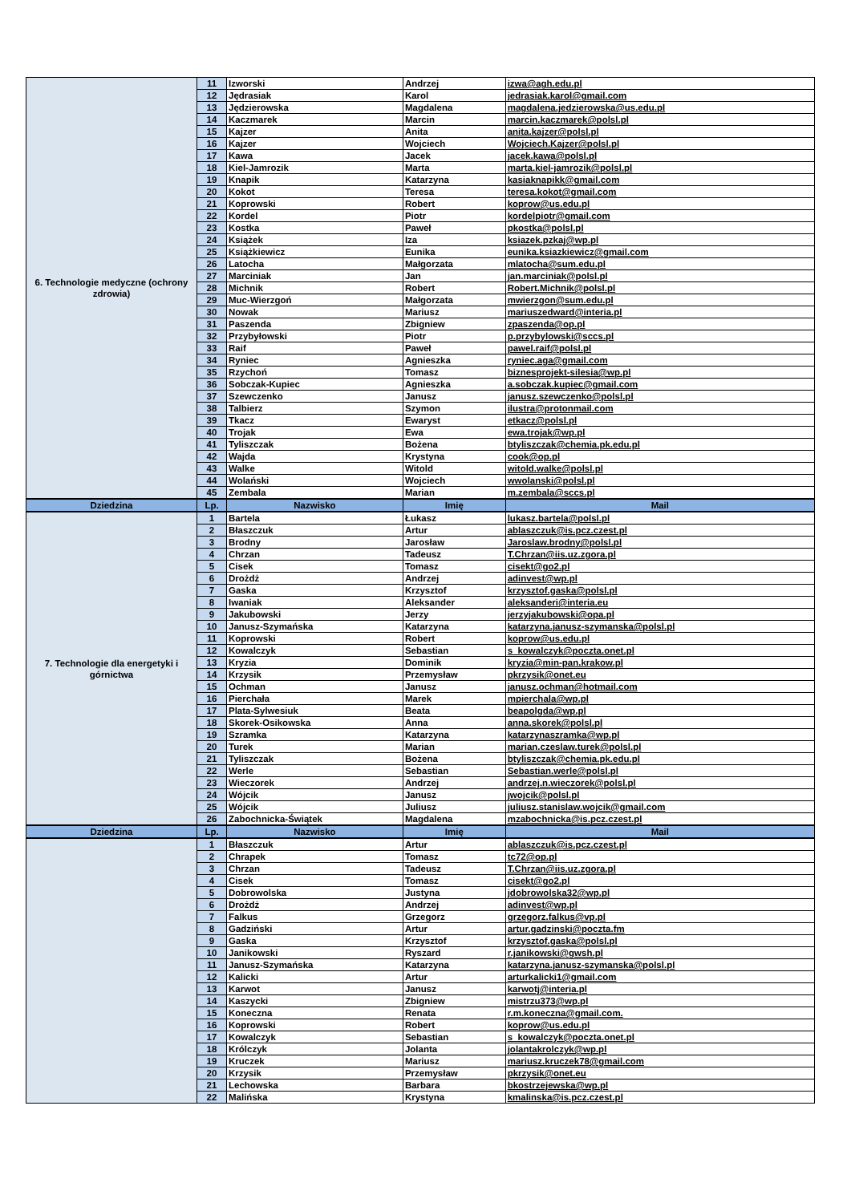| 6. Technologie medyczne (ochrony zdrowia) | 11 | Izworski | Andrzej | izwa@agh.edu.pl |
| | 12 | Jędrasiak | Karol | jedrasiak.karol@gmail.com |
| | 13 | Jędzierowska | Magdalena | magdalena.jedzierowska@us.edu.pl |
| | 14 | Kaczmarek | Marcin | marcin.kaczmarek@polsl.pl |
| | 15 | Kajzer | Anita | anita.kajzer@polsl.pl |
| | 16 | Kajzer | Wojciech | Wojciech.Kajzer@polsl.pl |
| | 17 | Kawa | Jacek | jacek.kawa@polsl.pl |
| | 18 | Kiel-Jamrozik | Marta | marta.kiel-jamrozik@polsl.pl |
| | 19 | Knapik | Katarzyna | kasiaknapikk@gmail.com |
| | 20 | Kokot | Teresa | teresa.kokot@gmail.com |
| | 21 | Koprowski | Robert | koprow@us.edu.pl |
| | 22 | Kordel | Piotr | kordelpiotr@gmail.com |
| | 23 | Kostka | Paweł | pkostka@polsl.pl |
| | 24 | Książek | Iza | ksiazek.pzkaj@wp.pl |
| | 25 | Książkiewicz | Eunika | eunika.ksiazkiewicz@gmail.com |
| | 26 | Latocha | Małgorzata | mlatocha@sum.edu.pl |
| | 27 | Marciniak | Jan | jan.marciniak@polsl.pl |
| | 28 | Michnik | Robert | Robert.Michnik@polsl.pl |
| | 29 | Muc-Wierzgoń | Małgorzata | mwierzgon@sum.edu.pl |
| | 30 | Nowak | Mariusz | mariuszedward@interia.pl |
| | 31 | Paszenda | Zbigniew | zpaszenda@op.pl |
| | 32 | Przybyłowski | Piotr | p.przybylowski@sccs.pl |
| | 33 | Raif | Paweł | pawel.raif@polsl.pl |
| | 34 | Ryniec | Agnieszka | ryniec.aga@gmail.com |
| | 35 | Rzychoń | Tomasz | biznesprojekt-silesia@wp.pl |
| | 36 | Sobczak-Kupiec | Agnieszka | a.sobczak.kupiec@gmail.com |
| | 37 | Szewczenko | Janusz | janusz.szewczenko@polsl.pl |
| | 38 | Talbierz | Szymon | ilustra@protonmail.com |
| | 39 | Tkacz | Ewaryst | etkacz@polsl.pl |
| | 40 | Trojak | Ewa | ewa.trojak@wp.pl |
| | 41 | Tyliszczak | Bożena | btyliszczak@chemia.pk.edu.pl |
| | 42 | Wajda | Krystyna | cook@op.pl |
| | 43 | Walke | Witold | witold.walke@polsl.pl |
| | 44 | Wolański | Wojciech | wwolanski@polsl.pl |
| | 45 | Zembala | Marian | m.zembala@sccs.pl |
| Dziedzina | Lp. | Nazwisko | Imię | Mail |
| 7. Technologie dla energetyki i górnictwa | 1 | Bartela | Łukasz | lukasz.bartela@polsl.pl |
| | 2 | Błaszczuk | Artur | ablaszczuk@is.pcz.czest.pl |
| | 3 | Brodny | Jarosław | Jaroslaw.brodny@polsl.pl |
| | 4 | Chrzan | Tadeusz | T.Chrzan@iis.uz.zgora.pl |
| | 5 | Cisek | Tomasz | cisekt@go2.pl |
| | 6 | Drożdż | Andrzej | adinvest@wp.pl |
| | 7 | Gaska | Krzysztof | krzysztof.gaska@polsl.pl |
| | 8 | Iwaniak | Aleksander | aleksanderi@interia.eu |
| | 9 | Jakubowski | Jerzy | jerzyjakubowski@opa.pl |
| | 10 | Janusz-Szymańska | Katarzyna | katarzyna.janusz-szymanska@polsl.pl |
| | 11 | Koprowski | Robert | koprow@us.edu.pl |
| | 12 | Kowalczyk | Sebastian | s_kowalczyk@poczta.onet.pl |
| | 13 | Kryzia | Dominik | kryzia@min-pan.krakow.pl |
| | 14 | Krzysik | Przemysław | pkrzysik@onet.eu |
| | 15 | Ochman | Janusz | janusz.ochman@hotmail.com |
| | 16 | Pierchała | Marek | mpierchala@wp.pl |
| | 17 | Plata-Sylwesiuk | Beata | beapolgda@wp.pl |
| | 18 | Skorek-Osikowska | Anna | anna.skorek@polsl.pl |
| | 19 | Szramka | Katarzyna | katarzynaszramka@wp.pl |
| | 20 | Turek | Marian | marian.czeslaw.turek@polsl.pl |
| | 21 | Tyliszczak | Bożena | btyliszczak@chemia.pk.edu.pl |
| | 22 | Werle | Sebastian | Sebastian.werle@polsl.pl |
| | 23 | Wieczorek | Andrzej | andrzej.n.wieczorek@polsl.pl |
| | 24 | Wójcik | Janusz | jwojcik@polsl.pl |
| | 25 | Wójcik | Juliusz | juliusz.stanislaw.wojcik@gmail.com |
| | 26 | Zabochnicka-Świątek | Magdalena | mzabochnicka@is.pcz.czest.pl |
| Dziedzina | Lp. | Nazwisko | Imię | Mail |
| | 1 | Błaszczuk | Artur | ablaszczuk@is.pcz.czest.pl |
| | 2 | Chrapek | Tomasz | tc72@op.pl |
| | 3 | Chrzan | Tadeusz | T.Chrzan@iis.uz.zgora.pl |
| | 4 | Cisek | Tomasz | cisekt@go2.pl |
| | 5 | Dobrowolska | Justyna | jdobrowolska32@wp.pl |
| | 6 | Drożdż | Andrzej | adinvest@wp.pl |
| | 7 | Falkus | Grzegorz | grzegorz.falkus@vp.pl |
| | 8 | Gadziński | Artur | artur.gadzinski@poczta.fm |
| | 9 | Gaska | Krzysztof | krzysztof.gaska@polsl.pl |
| | 10 | Janikowski | Ryszard | r.janikowski@gwsh.pl |
| | 11 | Janusz-Szymańska | Katarzyna | katarzyna.janusz-szymanska@polsl.pl |
| | 12 | Kalicki | Artur | arturkalicki1@gmail.com |
| | 13 | Karwot | Janusz | karwotj@interia.pl |
| | 14 | Kaszycki | Zbigniew | mistrzu373@wp.pl |
| | 15 | Koneczna | Renata | r.m.koneczna@gmail.com. |
| | 16 | Koprowski | Robert | koprow@us.edu.pl |
| | 17 | Kowalczyk | Sebastian | s_kowalczyk@poczta.onet.pl |
| | 18 | Królczyk | Jolanta | jolantakrolczyk@wp.pl |
| | 19 | Kruczek | Mariusz | mariusz.kruczek78@gmail.com |
| | 20 | Krzysik | Przemysław | pkrzysik@onet.eu |
| | 21 | Lechowska | Barbara | bkostrzejewska@wp.pl |
| | 22 | Malińska | Krystyna | kmalinska@is.pcz.czest.pl |